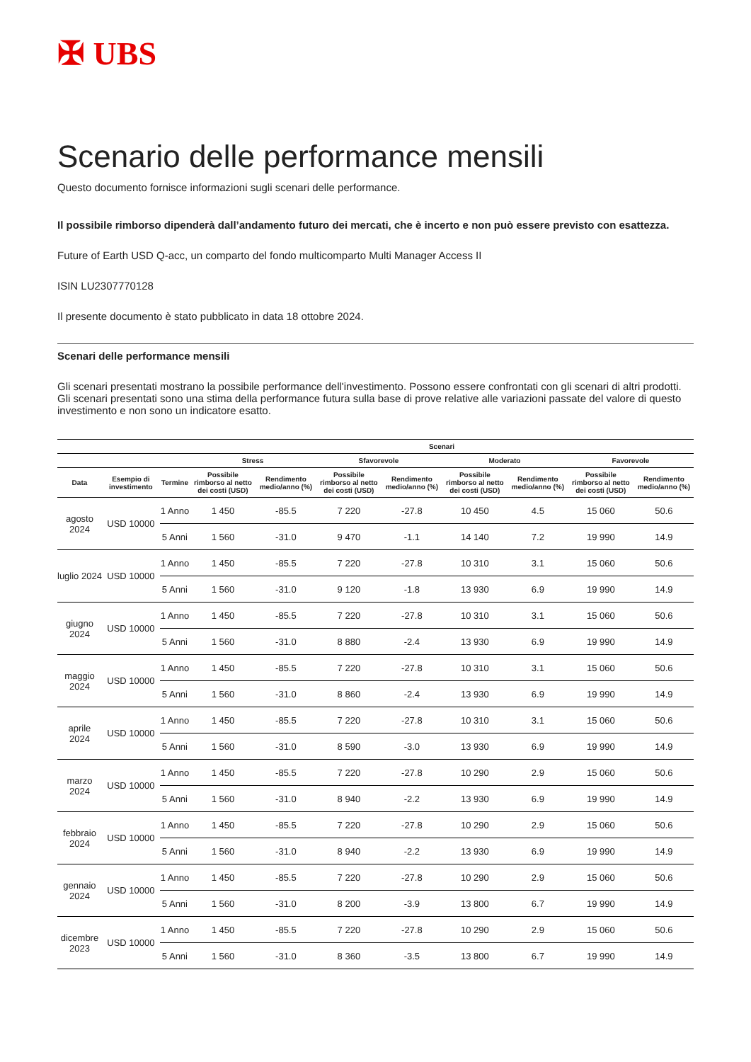✠ UBS
Scenario delle performance mensili
Questo documento fornisce informazioni sugli scenari delle performance.
Il possibile rimborso dipenderà dall’andamento futuro dei mercati, che è incerto e non può essere previsto con esattezza.
Future of Earth USD Q-acc, un comparto del fondo multicomparto Multi Manager Access II
ISIN LU2307770128
Il presente documento è stato pubblicato in data 18 ottobre 2024.
Scenari delle performance mensili
Gli scenari presentati mostrano la possibile performance dell'investimento. Possono essere confrontati con gli scenari di altri prodotti. Gli scenari presentati sono una stima della performance futura sulla base di prove relative alle variazioni passate del valore di questo investimento e non sono un indicatore esatto.
| | | | Scenari | | | | | | | |
| --- | --- | --- | --- | --- | --- | --- | --- | --- | --- | --- |
| | | | Stress | | Sfavorevole | | Moderato | | Favorevole | |
| Data | Esempio di investimento | Termine | Possibile rimborso al netto dei costi (USD) | Rendimento medio/anno (%) | Possibile rimborso al netto dei costi (USD) | Rendimento medio/anno (%) | Possibile rimborso al netto dei costi (USD) | Rendimento medio/anno (%) | Possibile rimborso al netto dei costi (USD) | Rendimento medio/anno (%) |
| agosto 2024 | USD 10000 | 1 Anno | 1 450 | -85.5 | 7 220 | -27.8 | 10 450 | 4.5 | 15 060 | 50.6 |
| | | 5 Anni | 1 560 | -31.0 | 9 470 | -1.1 | 14 140 | 7.2 | 19 990 | 14.9 |
| luglio 2024 | USD 10000 | 1 Anno | 1 450 | -85.5 | 7 220 | -27.8 | 10 310 | 3.1 | 15 060 | 50.6 |
| | | 5 Anni | 1 560 | -31.0 | 9 120 | -1.8 | 13 930 | 6.9 | 19 990 | 14.9 |
| giugno 2024 | USD 10000 | 1 Anno | 1 450 | -85.5 | 7 220 | -27.8 | 10 310 | 3.1 | 15 060 | 50.6 |
| | | 5 Anni | 1 560 | -31.0 | 8 880 | -2.4 | 13 930 | 6.9 | 19 990 | 14.9 |
| maggio 2024 | USD 10000 | 1 Anno | 1 450 | -85.5 | 7 220 | -27.8 | 10 310 | 3.1 | 15 060 | 50.6 |
| | | 5 Anni | 1 560 | -31.0 | 8 860 | -2.4 | 13 930 | 6.9 | 19 990 | 14.9 |
| aprile 2024 | USD 10000 | 1 Anno | 1 450 | -85.5 | 7 220 | -27.8 | 10 310 | 3.1 | 15 060 | 50.6 |
| | | 5 Anni | 1 560 | -31.0 | 8 590 | -3.0 | 13 930 | 6.9 | 19 990 | 14.9 |
| marzo 2024 | USD 10000 | 1 Anno | 1 450 | -85.5 | 7 220 | -27.8 | 10 290 | 2.9 | 15 060 | 50.6 |
| | | 5 Anni | 1 560 | -31.0 | 8 940 | -2.2 | 13 930 | 6.9 | 19 990 | 14.9 |
| febbraio 2024 | USD 10000 | 1 Anno | 1 450 | -85.5 | 7 220 | -27.8 | 10 290 | 2.9 | 15 060 | 50.6 |
| | | 5 Anni | 1 560 | -31.0 | 8 940 | -2.2 | 13 930 | 6.9 | 19 990 | 14.9 |
| gennaio 2024 | USD 10000 | 1 Anno | 1 450 | -85.5 | 7 220 | -27.8 | 10 290 | 2.9 | 15 060 | 50.6 |
| | | 5 Anni | 1 560 | -31.0 | 8 200 | -3.9 | 13 800 | 6.7 | 19 990 | 14.9 |
| dicembre 2023 | USD 10000 | 1 Anno | 1 450 | -85.5 | 7 220 | -27.8 | 10 290 | 2.9 | 15 060 | 50.6 |
| | | 5 Anni | 1 560 | -31.0 | 8 360 | -3.5 | 13 800 | 6.7 | 19 990 | 14.9 |